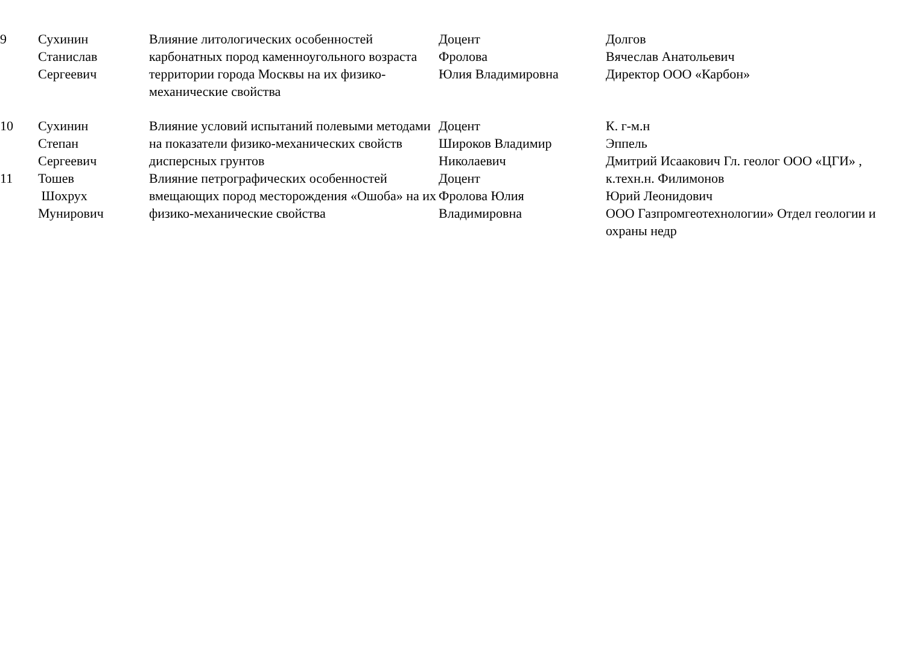| 9 | Сухинин Станислав Сергеевич | Влияние литологических особенностей карбонатных пород каменноугольного возраста территории города Москвы на их физико-механические свойства | Доцент Фролова Юлия Владимировна | Долгов Вячеслав Анатольевич Директор ООО «Карбон» |
| 10 | Сухинин Степан Сергеевич | Влияние условий испытаний полевыми методами на показатели физико-механических свойств дисперсных грунтов | Доцент Широков Владимир Николаевич | К. г-м.н Эппель Дмитрий Исаакович Гл. геолог ООО «ЦГИ» , |
| 11 | Тошев Шохрух Мунирович | Влияние петрографических особенностей вмещающих пород месторождения «Ошоба» на их физико-механические свойства | Доцент Фролова Юлия Владимировна | к.техн.н. Филимонов Юрий Леонидович ООО Газпромгеотехнологии» Отдел геологии и охраны недр |